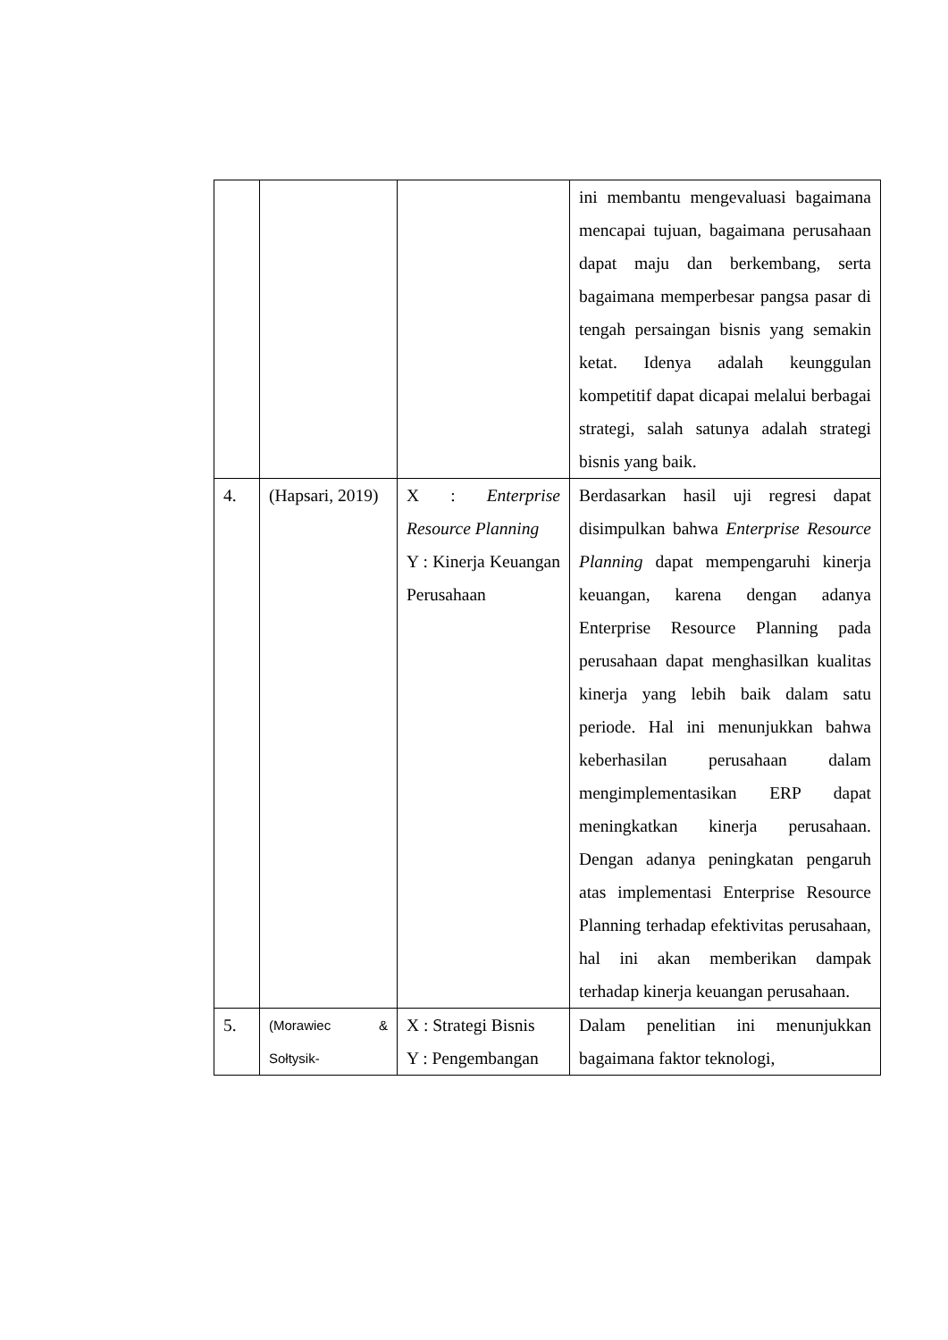| | | | ini membantu mengevaluasi bagaimana mencapai tujuan, bagaimana perusahaan dapat maju dan berkembang, serta bagaimana memperbesar pangsa pasar di tengah persaingan bisnis yang semakin ketat. Idenya adalah keunggulan kompetitif dapat dicapai melalui berbagai strategi, salah satunya adalah strategi bisnis yang baik. |
| 4. | (Hapsari, 2019) | X : Enterprise Resource Planning Y : Kinerja Keuangan Perusahaan | Berdasarkan hasil uji regresi dapat disimpulkan bahwa Enterprise Resource Planning dapat mempengaruhi kinerja keuangan, karena dengan adanya Enterprise Resource Planning pada perusahaan dapat menghasilkan kualitas kinerja yang lebih baik dalam satu periode. Hal ini menunjukkan bahwa keberhasilan perusahaan dalam mengimplementasikan ERP dapat meningkatkan kinerja perusahaan. Dengan adanya peningkatan pengaruh atas implementasi Enterprise Resource Planning terhadap efektivitas perusahaan, hal ini akan memberikan dampak terhadap kinerja keuangan perusahaan. |
| 5. | (Morawiec & Sołtysik- | X : Strategi Bisnis Y : Pengembangan | Dalam penelitian ini menunjukkan bagaimana faktor teknologi, |